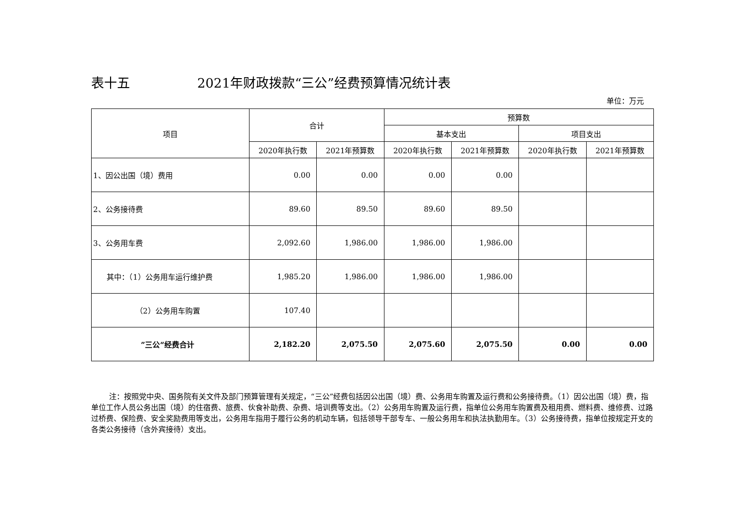表十五 2021年财政拨款“三公”经费预算情况统计表
单位：万元
| 项目 | 合计 | | 预算数 | | | |
| --- | --- | --- | --- | --- | --- | --- |
| | | | 基本支出 | | 项目支出 | |
| | 2020年执行数 | 2021年预算数 | 2020年执行数 | 2021年预算数 | 2020年执行数 | 2021年预算数 |
| 1、因公出国（境）费用 | 0.00 | 0.00 | 0.00 | 0.00 | | |
| 2、公务接待费 | 89.60 | 89.50 | 89.60 | 89.50 | | |
| 3、公务用车费 | 2,092.60 | 1,986.00 | 1,986.00 | 1,986.00 | | |
| 其中：（1）公务用车运行维护费 | 1,985.20 | 1,986.00 | 1,986.00 | 1,986.00 | | |
| （2）公务用车购置 | 107.40 | | | | | |
| ”三公“经费合计 | 2,182.20 | 2,075.50 | 2,075.60 | 2,075.50 | 0.00 | 0.00 |
注：按照党中央、国务院有关文件及部门预算管理有关规定，“三公”经费包括因公出国（境）费、公务用车购置及运行费和公务接待费。（1）因公出国（境）费，指单位工作人员公务出国（境）的住宿费、旅费、伙食补助费、杂费、培训费等支出。（2）公务用车购置及运行费，指单位公务用车购置费及租用费、燃料费、维修费、过路过桥费、保险费、安全奖励费用等支出，公务用车指用于履行公务的机动车辆，包括领导干部专车、一般公务用车和执法执勤用车。（3）公务接待费，指单位按规定开支的各类公务接待（含外宾接待）支出。